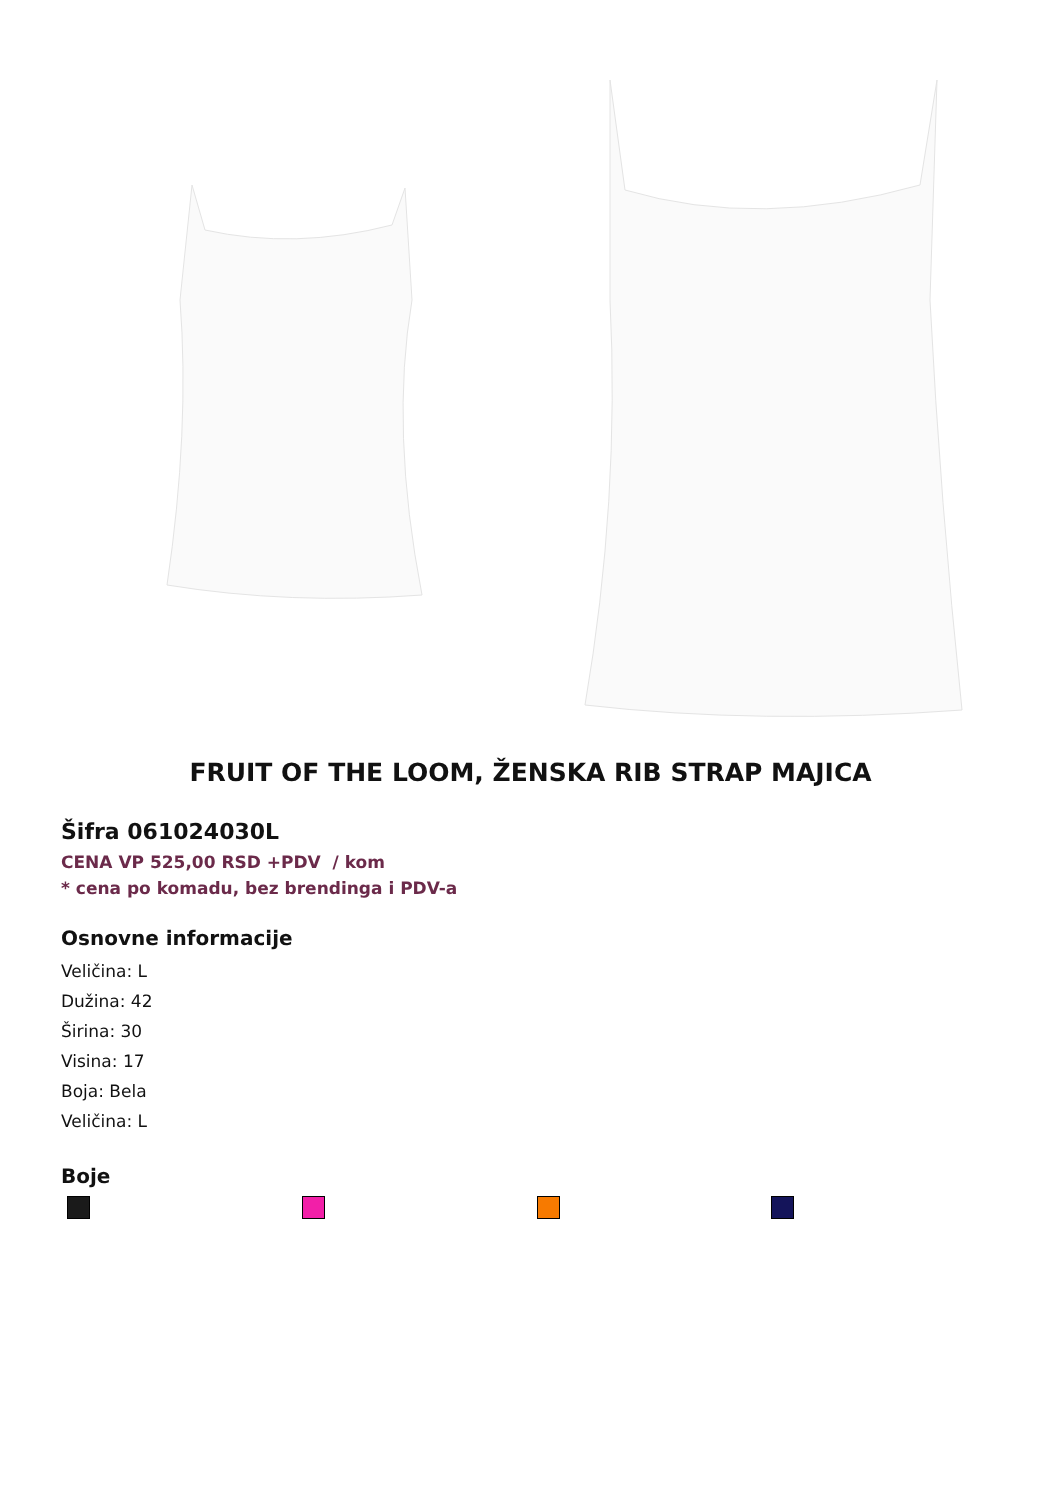FRUIT OF THE LOOM, ŽENSKA RIB STRAP MAJICA
Šifra 061024030L
CENA VP 525,00 RSD +PDV / kom
* cena po komadu, bez brendinga i PDV-a
Osnovne informacije
Veličina: L
Dužina: 42
Širina: 30
Visina: 17
Boja: Bela
Veličina: L
Boje